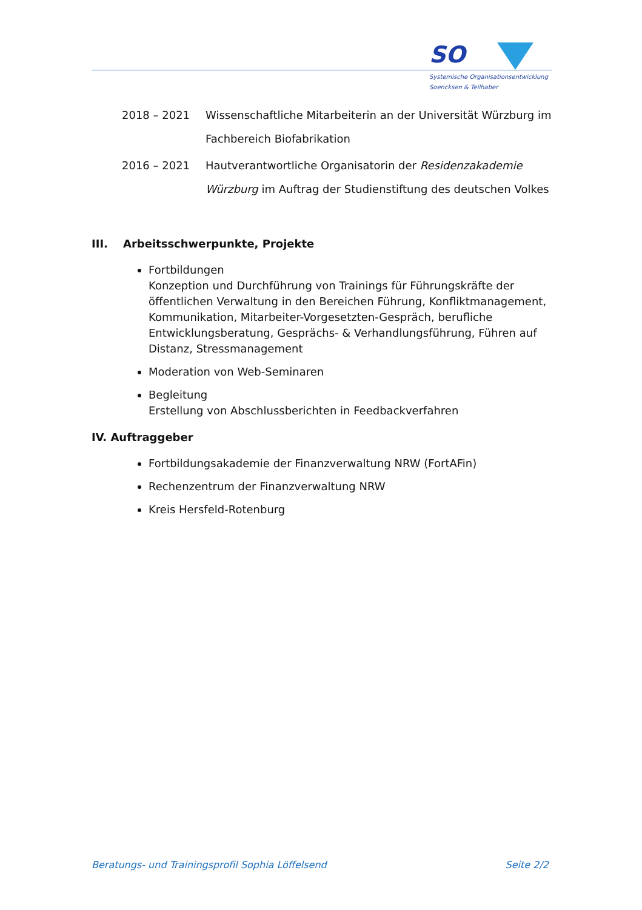SO
Systemische Organisationsentwicklung
Soencksen & Teilhaber
2018 – 2021 Wissenschaftliche Mitarbeiterin an der Universität Würzburg im Fachbereich Biofabrikation
2016 – 2021 Hautverantwortliche Organisatorin der Residenzakademie Würzburg im Auftrag der Studienstiftung des deutschen Volkes
III. Arbeitsschwerpunkte, Projekte
Fortbildungen
Konzeption und Durchführung von Trainings für Führungskräfte der öffentlichen Verwaltung in den Bereichen Führung, Konfliktmanagement, Kommunikation, Mitarbeiter-Vorgesetzten-Gespräch, berufliche Entwicklungsberatung, Gesprächs- & Verhandlungsführung, Führen auf Distanz, Stressmanagement
Moderation von Web-Seminaren
Begleitung
Erstellung von Abschlussberichten in Feedbackverfahren
IV. Auftraggeber
Fortbildungsakademie der Finanzverwaltung NRW (FortAFin)
Rechenzentrum der Finanzverwaltung NRW
Kreis Hersfeld-Rotenburg
Beratungs- und Trainingsprofil Sophia Löffelsend Seite 2/2